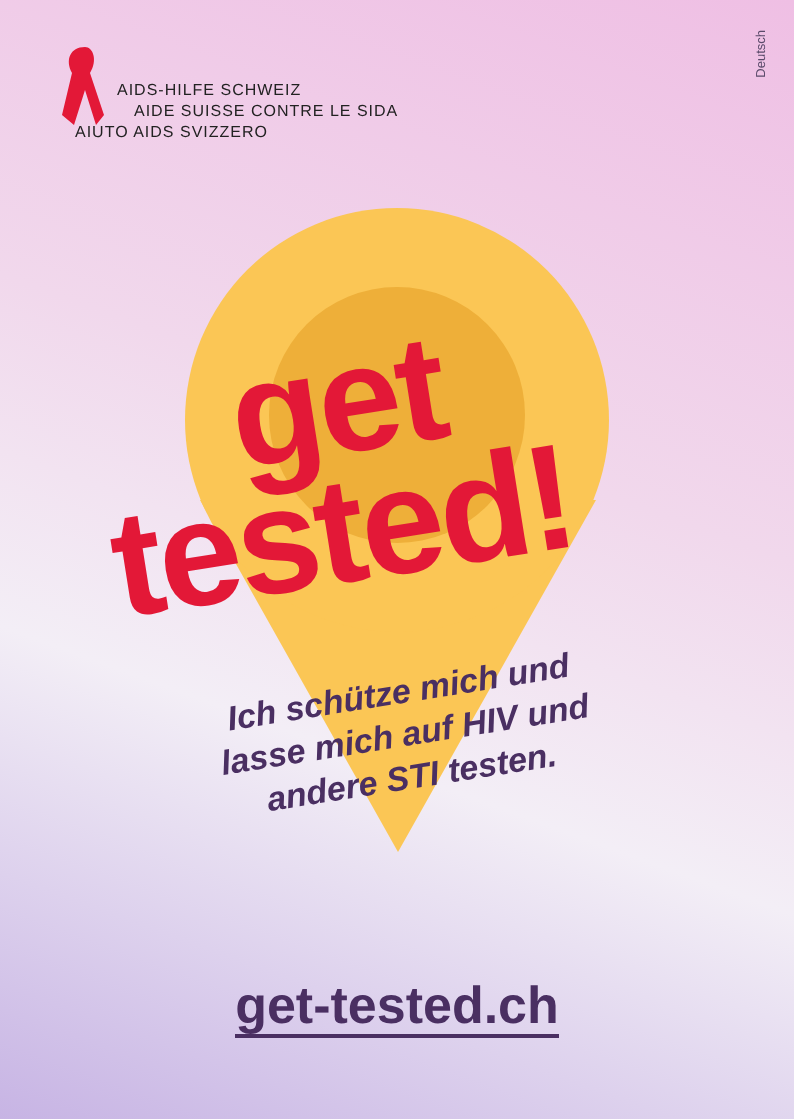AIDS-HILFE SCHWEIZ
AIDE SUISSE CONTRE LE SIDA
AIUTO AIDS SVIZZERO
Deutsch
get
tested!
Ich schütze mich und lasse mich auf HIV und andere STI testen.
get-tested.ch